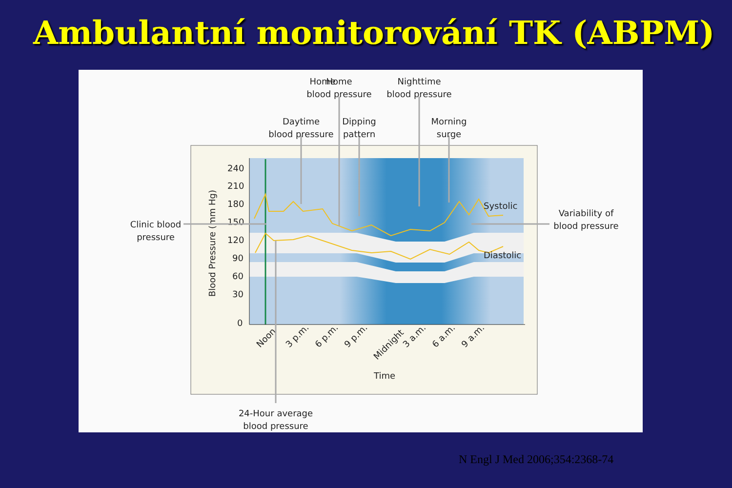Ambulantní monitorování TK (ABPM)
240
210
180
150
120
90
60
30
0
Blood Pressure (mm Hg)
Noon
3 p.m.
6 p.m.
9 p.m.
Midnight
3 a.m.
6 a.m.
9 a.m.
Time
Systolic
Diastolic
Home
Home
blood pressure
Nighttime
blood pressure
Daytime
blood pressure
Dipping
pattern
Morning
surge
Clinic blood
pressure
Variability of
blood pressure
24-Hour average
blood pressure
N Engl J Med 2006;354:2368-74